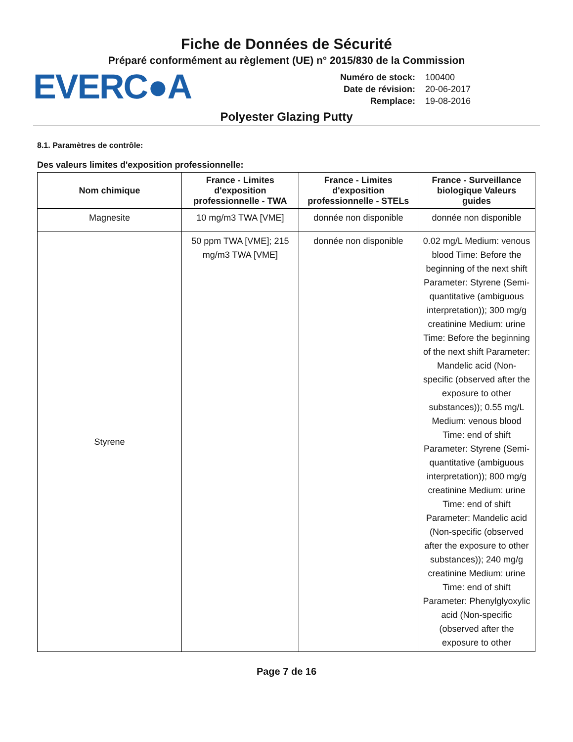Fiche de Données de Sécurité
Préparé conformément au règlement (UE) n° 2015/830 de la Commission
EVERC●A
Numéro de stock: 100400 Date de révision: 20-06-2017 Remplace: 19-08-2016
Polyester Glazing Putty
8.1. Paramètres de contrôle:
Des valeurs limites d'exposition professionnelle:
| Nom chimique | France - Limites d'exposition professionnelle - TWA | France - Limites d'exposition professionnelle - STELs | France - Surveillance biologique Valeurs guides |
| --- | --- | --- | --- |
| Magnesite | 10 mg/m3 TWA [VME] | donnée non disponible | donnée non disponible |
| Styrene | 50 ppm TWA [VME]; 215 mg/m3 TWA [VME] | donnée non disponible | 0.02 mg/L Medium: venous blood Time: Before the beginning of the next shift Parameter: Styrene (Semi-quantitative (ambiguous interpretation)); 300 mg/g creatinine Medium: urine Time: Before the beginning of the next shift Parameter: Mandelic acid (Non-specific (observed after the exposure to other substances)); 0.55 mg/L Medium: venous blood Time: end of shift Parameter: Styrene (Semi-quantitative (ambiguous interpretation)); 800 mg/g creatinine Medium: urine Time: end of shift Parameter: Mandelic acid (Non-specific (observed after the exposure to other substances)); 240 mg/g creatinine Medium: urine Time: end of shift Parameter: Phenylglyoxylic acid (Non-specific (observed after the exposure to other |
Page 7 de 16